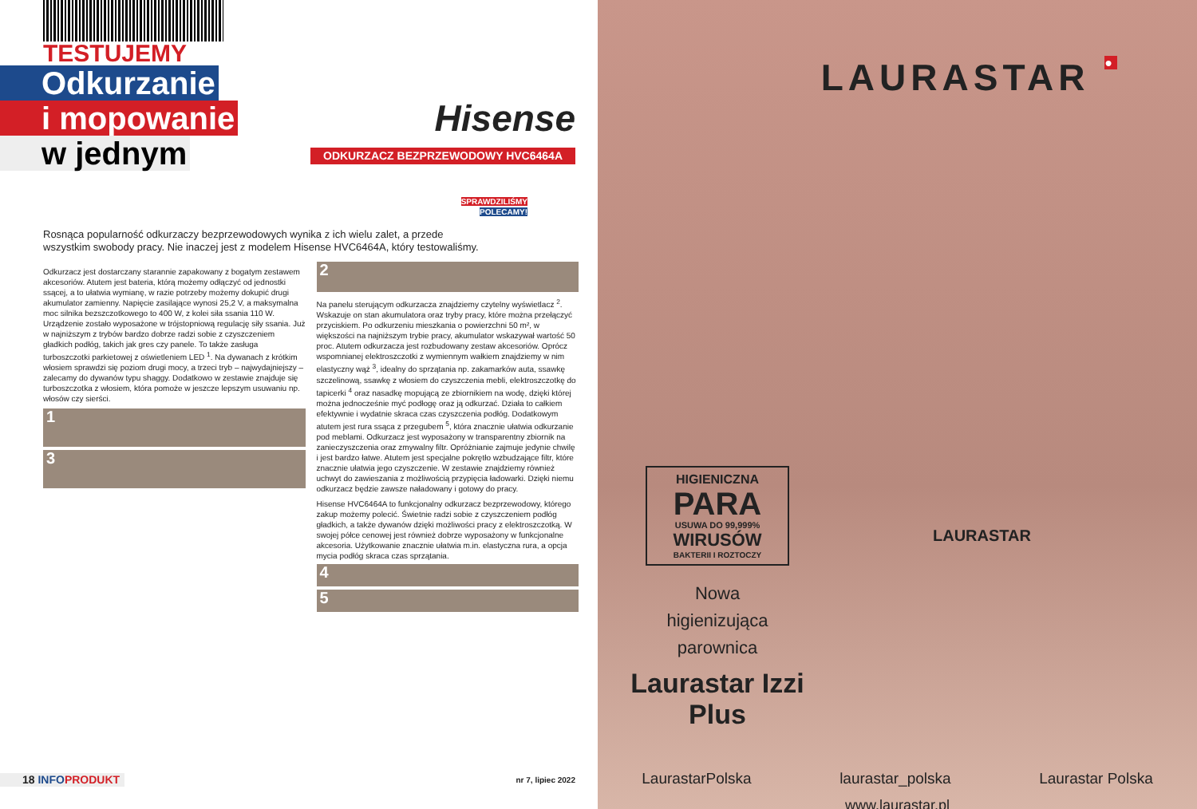TESTUJEMY
Odkurzanie
i mopowanie
w jednym
Hisense
ODKURZACZ BEZPRZEWODOWY HVC6464A
SPRAWDZILIŚMY
POLECAMY!
Rosnąca popularność odkurzaczy bezprzewodowych wynika z ich wielu zalet, a przede wszystkim swobody pracy. Nie inaczej jest z modelem Hisense HVC6464A, który testowaliśmy.
Odkurzacz jest dostarczany starannie zapakowany z bogatym zestawem akcesoriów. Atutem jest bateria, którą możemy odłączyć od jednostki ssącej, a to ułatwia wymianę, w razie potrzeby możemy dokupić drugi akumulator zamienny. Napięcie zasilające wynosi 25,2 V, a maksymalna moc silnika bezszczotkowego to 400 W, z kolei siła ssania 110 W. Urządzenie zostało wyposażone w trójstopniową regulację siły ssania. Już w najniższym z trybów bardzo dobrze radzi sobie z czyszczeniem gładkich podłóg, takich jak gres czy panele. To także zasługa turboszczotki parkietowej z oświetleniem LED <sup>1</sup>. Na dywanach z krótkim włosiem sprawdzi się poziom drugi mocy, a trzeci tryb – najwydajniejszy – zalecamy do dywanów typu shaggy. Dodatkowo w zestawie znajduje się turboszczotka z włosiem, która pomoże w jeszcze lepszym usuwaniu np. włosów czy sierści.
1
3
2
Na panelu sterującym odkurzacza znajdziemy czytelny wyświetlacz <sup>2</sup>. Wskazuje on stan akumulatora oraz tryby pracy, które można przełączyć przyciskiem. Po odkurzeniu mieszkania o powierzchni 50 m², w większości na najniższym trybie pracy, akumulator wskazywał wartość 50 proc. Atutem odkurzacza jest rozbudowany zestaw akcesoriów. Oprócz wspomnianej elektroszczotki z wymiennym wałkiem znajdziemy w nim elastyczny wąż <sup>3</sup>, idealny do sprzątania np. zakamarków auta, ssawkę szczelinową, ssawkę z włosiem do czyszczenia mebli, elektroszczotkę do tapicerki <sup>4</sup> oraz nasadkę mopującą ze zbiornikiem na wodę, dzięki której można jednocześnie myć podłogę oraz ją odkurzać. Działa to całkiem efektywnie i wydatnie skraca czas czyszczenia podłóg. Dodatkowym atutem jest rura ssąca z przegubem <sup>5</sup>, która znacznie ułatwia odkurzanie pod meblami. Odkurzacz jest wyposażony w transparentny zbiornik na zanieczyszczenia oraz zmywalny filtr. Opróżnianie zajmuje jedynie chwilę i jest bardzo łatwe. Atutem jest specjalne pokrętło wzbudzające filtr, które znacznie ułatwia jego czyszczenie. W zestawie znajdziemy również uchwyt do zawieszania z możliwością przypięcia ładowarki. Dzięki niemu odkurzacz będzie zawsze naładowany i gotowy do pracy.
Hisense HVC6464A to funkcjonalny odkurzacz bezprzewodowy, którego zakup możemy polecić. Świetnie radzi sobie z czyszczeniem podłóg gładkich, a także dywanów dzięki możliwości pracy z elektroszczotką. W swojej półce cenowej jest również dobrze wyposażony w funkcjonalne akcesoria. Użytkowanie znacznie ułatwia m.in. elastyczna rura, a opcja mycia podłóg skraca czas sprzątania.
4
5
18 INFO PRODUKT
nr 7, lipiec 2022
LAURASTAR ●
HIGIENICZNA
PARA
USUWA DO 99,999%
WIRUSÓW
BAKTERII I ROZTOCZY
Nowa
higienizująca parownica
Laurastar Izzi Plus
LaurastarPolska laurastar_polska Laurastar Polska
www.laurastar.pl
LAURASTAR